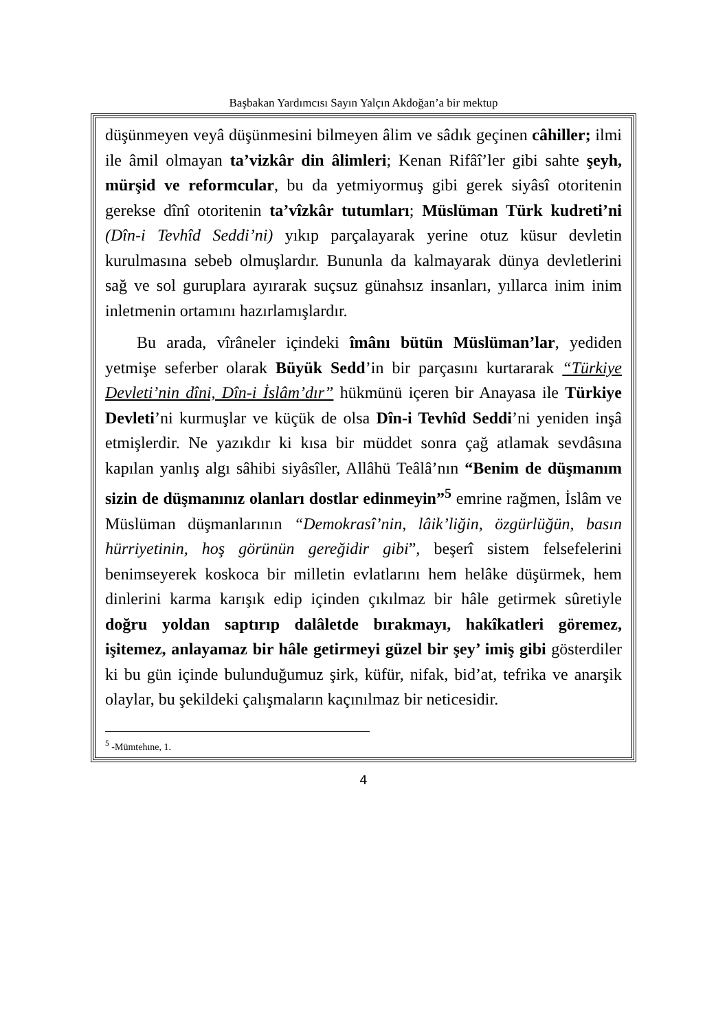Başbakan Yardımcısı Sayın Yalçın Akdoğan’a bir mektup
düşünmeyen veyâ düşünmesini bilmeyen âlim ve sâdık geçinen câhiller; ilmi ile âmil olmayan ta’vizkâr din âlimleri; Kenan Rifâî’ler gibi sahte şeyh, mürşid ve reformcular, bu da yetmiyormuş gibi gerek siyâsî otoritenin gerekse dînî otoritenin ta’vîzkâr tutumları; Müslüman Türk kudreti’ni (Dîn-i Tevhîd Seddi’ni) yıkıp parçalayarak yerine otuz küsur devletin kurulmasına sebeb olmuşlardır. Bununla da kalmayarak dünya devletlerini sağ ve sol guruplara ayırarak suçsuz günahsız insanları, yıllarca inim inim inletmenin ortamını hazırlamışlardır.
Bu arada, vîrâneler içindeki îmânı bütün Müslüman’lar, yediden yetmişe seferber olarak Büyük Sedd’in bir parçasını kurtararak “Türkiye Devleti’nin dîni, Dîn-i İslâm’dır” hükmünü içeren bir Anayasa ile Türkiye Devleti’ni kurmuşlar ve küçük de olsa Dîn-i Tevhîd Seddi’ni yeniden inşâ etmişlerdir. Ne yazıkdır ki kısa bir müddet sonra çağ atlamak sevdâsına kapılan yanlış algı sâhibi siyâsîler, Allâhü Teâlâ’nın “Benim de düşmanım sizin de düşmanınız olanları dostlar edinmeyin”<sup>5</sup> emrine rağmen, İslâm ve Müslüman düşmanlarının “Demokrasî’nin, lâik’liğin, özgürlüğün, basın hürriyetinin, hoş görünün gereğidir gibi”, beşerî sistem felsefelerini benimseyerek koskoca bir milletin evlatlarını hem helâke düşürmek, hem dinlerini karma karışık edip içinden çıkılmaz bir hâle getirmek sûretiyle doğru yoldan saptırıp dalâletde bırakmayı, hakîkatleri göremez, işitemez, anlayamaz bir hâle getirmeyi güzel bir şey’ imiş gibi gösterdiler ki bu gün içinde bulunduğumuz şirk, küfür, nifak, bid’at, tefrika ve anarşik olaylar, bu şekildeki çalışmaların kaçınılmaz bir neticesidir.
<sup>5</sup> -Mümtehıne, 1.
4